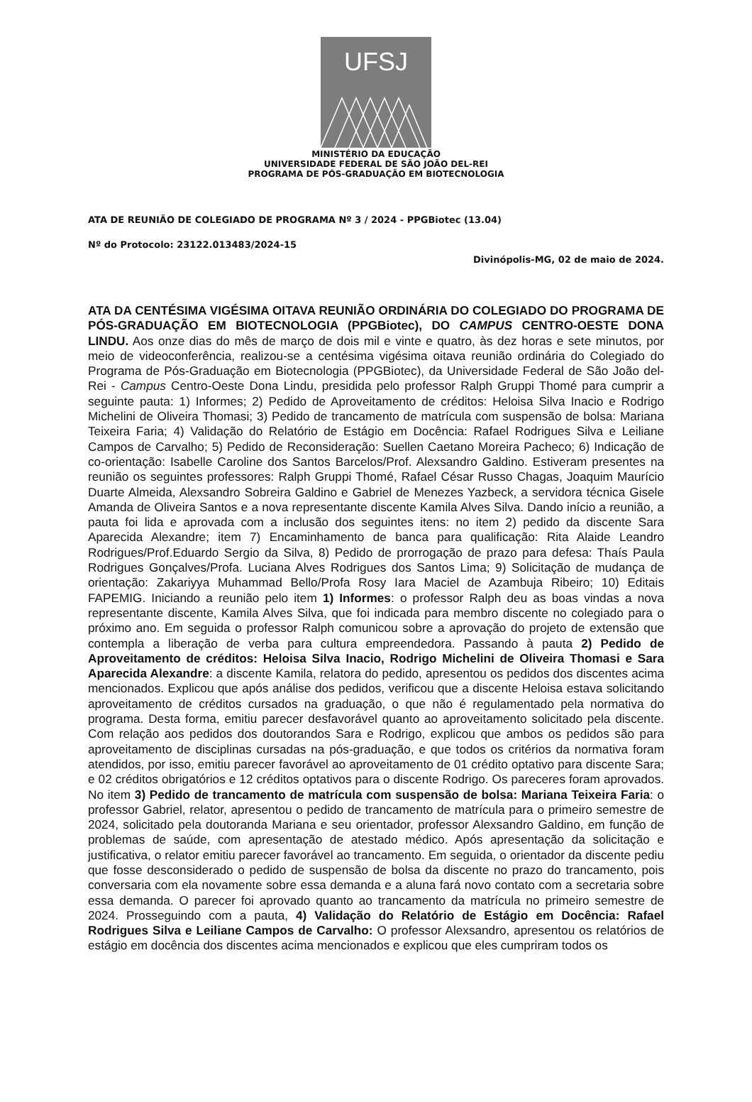UFSJ
MINISTÉRIO DA EDUCAÇÃO
UNIVERSIDADE FEDERAL DE SÃO JOÃO DEL-REI
PROGRAMA DE PÓS-GRADUAÇÃO EM BIOTECNOLOGIA
ATA DE REUNIÃO DE COLEGIADO DE PROGRAMA Nº 3 / 2024 - PPGBiotec (13.04)
Nº do Protocolo: 23122.013483/2024-15
Divinópolis-MG, 02 de maio de 2024.
ATA DA CENTÉSIMA VIGÉSIMA OITAVA REUNIÃO ORDINÁRIA DO COLEGIADO DO PROGRAMA DE PÓS-GRADUAÇÃO EM BIOTECNOLOGIA (PPGBiotec), DO CAMPUS CENTRO-OESTE DONA LINDU. Aos onze dias do mês de março de dois mil e vinte e quatro, às dez horas e sete minutos, por meio de videoconferência, realizou-se a centésima vigésima oitava reunião ordinária do Colegiado do Programa de Pós-Graduação em Biotecnologia (PPGBiotec), da Universidade Federal de São João del-Rei - Campus Centro-Oeste Dona Lindu, presidida pelo professor Ralph Gruppi Thomé para cumprir a seguinte pauta: 1) Informes; 2) Pedido de Aproveitamento de créditos: Heloisa Silva Inacio e Rodrigo Michelini de Oliveira Thomasi; 3) Pedido de trancamento de matrícula com suspensão de bolsa: Mariana Teixeira Faria; 4) Validação do Relatório de Estágio em Docência: Rafael Rodrigues Silva e Leiliane Campos de Carvalho; 5) Pedido de Reconsideração: Suellen Caetano Moreira Pacheco; 6) Indicação de co-orientação: Isabelle Caroline dos Santos Barcelos/Prof. Alexsandro Galdino. Estiveram presentes na reunião os seguintes professores: Ralph Gruppi Thomé, Rafael César Russo Chagas, Joaquim Maurício Duarte Almeida, Alexsandro Sobreira Galdino e Gabriel de Menezes Yazbeck, a servidora técnica Gisele Amanda de Oliveira Santos e a nova representante discente Kamila Alves Silva. Dando início a reunião, a pauta foi lida e aprovada com a inclusão dos seguintes itens: no item 2) pedido da discente Sara Aparecida Alexandre; item 7) Encaminhamento de banca para qualificação: Rita Alaide Leandro Rodrigues/Prof.Eduardo Sergio da Silva, 8) Pedido de prorrogação de prazo para defesa: Thaís Paula Rodrigues Gonçalves/Profa. Luciana Alves Rodrigues dos Santos Lima; 9) Solicitação de mudança de orientação: Zakariyya Muhammad Bello/Profa Rosy Iara Maciel de Azambuja Ribeiro; 10) Editais FAPEMIG. Iniciando a reunião pelo item 1) Informes: o professor Ralph deu as boas vindas a nova representante discente, Kamila Alves Silva, que foi indicada para membro discente no colegiado para o próximo ano. Em seguida o professor Ralph comunicou sobre a aprovação do projeto de extensão que contempla a liberação de verba para cultura empreendedora. Passando à pauta 2) Pedido de Aproveitamento de créditos: Heloisa Silva Inacio, Rodrigo Michelini de Oliveira Thomasi e Sara Aparecida Alexandre: a discente Kamila, relatora do pedido, apresentou os pedidos dos discentes acima mencionados. Explicou que após análise dos pedidos, verificou que a discente Heloisa estava solicitando aproveitamento de créditos cursados na graduação, o que não é regulamentado pela normativa do programa. Desta forma, emitiu parecer desfavorável quanto ao aproveitamento solicitado pela discente. Com relação aos pedidos dos doutorandos Sara e Rodrigo, explicou que ambos os pedidos são para aproveitamento de disciplinas cursadas na pós-graduação, e que todos os critérios da normativa foram atendidos, por isso, emitiu parecer favorável ao aproveitamento de 01 crédito optativo para discente Sara; e 02 créditos obrigatórios e 12 créditos optativos para o discente Rodrigo. Os pareceres foram aprovados. No item 3) Pedido de trancamento de matrícula com suspensão de bolsa: Mariana Teixeira Faria: o professor Gabriel, relator, apresentou o pedido de trancamento de matrícula para o primeiro semestre de 2024, solicitado pela doutoranda Mariana e seu orientador, professor Alexsandro Galdino, em função de problemas de saúde, com apresentação de atestado médico. Após apresentação da solicitação e justificativa, o relator emitiu parecer favorável ao trancamento. Em seguida, o orientador da discente pediu que fosse desconsiderado o pedido de suspensão de bolsa da discente no prazo do trancamento, pois conversaria com ela novamente sobre essa demanda e a aluna fará novo contato com a secretaria sobre essa demanda. O parecer foi aprovado quanto ao trancamento da matrícula no primeiro semestre de 2024. Prosseguindo com a pauta, 4) Validação do Relatório de Estágio em Docência: Rafael Rodrigues Silva e Leiliane Campos de Carvalho: O professor Alexsandro, apresentou os relatórios de estágio em docência dos discentes acima mencionados e explicou que eles cumpriram todos os